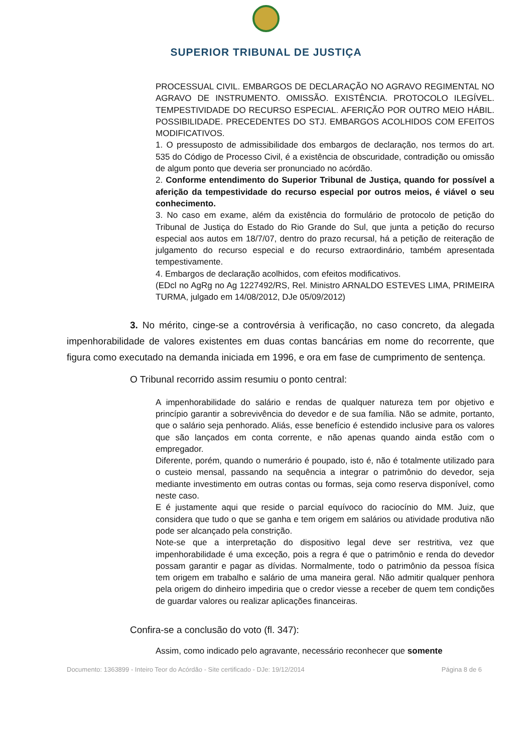SUPERIOR TRIBUNAL DE JUSTIÇA
PROCESSUAL CIVIL. EMBARGOS DE DECLARAÇÃO NO AGRAVO REGIMENTAL NO AGRAVO DE INSTRUMENTO. OMISSÃO. EXISTÊNCIA. PROTOCOLO ILEGÍVEL. TEMPESTIVIDADE DO RECURSO ESPECIAL. AFERIÇÃO POR OUTRO MEIO HÁBIL. POSSIBILIDADE. PRECEDENTES DO STJ. EMBARGOS ACOLHIDOS COM EFEITOS MODIFICATIVOS.
1. O pressuposto de admissibilidade dos embargos de declaração, nos termos do art. 535 do Código de Processo Civil, é a existência de obscuridade, contradição ou omissão de algum ponto que deveria ser pronunciado no acórdão.
2. Conforme entendimento do Superior Tribunal de Justiça, quando for possível a aferição da tempestividade do recurso especial por outros meios, é viável o seu conhecimento.
3. No caso em exame, além da existência do formulário de protocolo de petição do Tribunal de Justiça do Estado do Rio Grande do Sul, que junta a petição do recurso especial aos autos em 18/7/07, dentro do prazo recursal, há a petição de reiteração de julgamento do recurso especial e do recurso extraordinário, também apresentada tempestivamente.
4. Embargos de declaração acolhidos, com efeitos modificativos.
(EDcl no AgRg no Ag 1227492/RS, Rel. Ministro ARNALDO ESTEVES LIMA, PRIMEIRA TURMA, julgado em 14/08/2012, DJe 05/09/2012)
3. No mérito, cinge-se a controvérsia à verificação, no caso concreto, da alegada impenhorabilidade de valores existentes em duas contas bancárias em nome do recorrente, que figura como executado na demanda iniciada em 1996, e ora em fase de cumprimento de sentença.
O Tribunal recorrido assim resumiu o ponto central:
A impenhorabilidade do salário e rendas de qualquer natureza tem por objetivo e princípio garantir a sobrevivência do devedor e de sua família. Não se admite, portanto, que o salário seja penhorado. Aliás, esse benefício é estendido inclusive para os valores que são lançados em conta corrente, e não apenas quando ainda estão com o empregador.
Diferente, porém, quando o numerário é poupado, isto é, não é totalmente utilizado para o custeio mensal, passando na sequência a integrar o patrimônio do devedor, seja mediante investimento em outras contas ou formas, seja como reserva disponível, como neste caso.
E é justamente aqui que reside o parcial equívoco do raciocínio do MM. Juiz, que considera que tudo o que se ganha e tem origem em salários ou atividade produtiva não pode ser alcançado pela constrição.
Note-se que a interpretação do dispositivo legal deve ser restritiva, vez que impenhorabilidade é uma exceção, pois a regra é que o patrimônio e renda do devedor possam garantir e pagar as dívidas. Normalmente, todo o patrimônio da pessoa física tem origem em trabalho e salário de uma maneira geral. Não admitir qualquer penhora pela origem do dinheiro impediria que o credor viesse a receber de quem tem condições de guardar valores ou realizar aplicações financeiras.
Confira-se a conclusão do voto (fl. 347):
Assim, como indicado pelo agravante, necessário reconhecer que somente
Documento: 1363899 - Inteiro Teor do Acórdão - Site certificado - DJe: 19/12/2014 Página 8 de 6